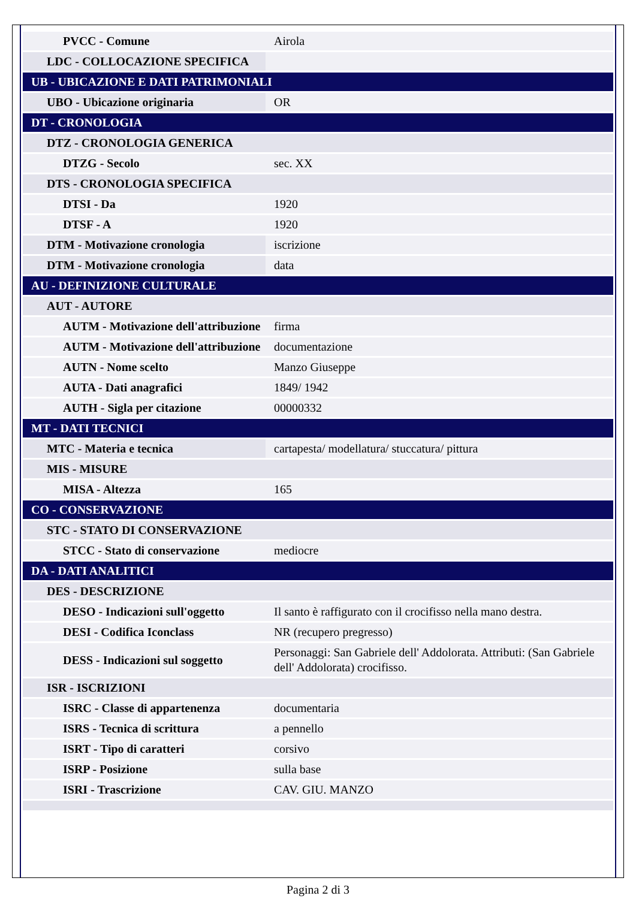| PVCC - Comune | Airola |
| LDC - COLLOCAZIONE SPECIFICA | |
| UB - UBICAZIONE E DATI PATRIMONIALI | |
| UBO - Ubicazione originaria | OR |
| DT - CRONOLOGIA | |
| DTZ - CRONOLOGIA GENERICA | |
| DTZG - Secolo | sec. XX |
| DTS - CRONOLOGIA SPECIFICA | |
| DTSI - Da | 1920 |
| DTSF - A | 1920 |
| DTM - Motivazione cronologia | iscrizione |
| DTM - Motivazione cronologia | data |
| AU - DEFINIZIONE CULTURALE | |
| AUT - AUTORE | |
| AUTM - Motivazione dell'attribuzione | firma |
| AUTM - Motivazione dell'attribuzione | documentazione |
| AUTN - Nome scelto | Manzo Giuseppe |
| AUTA - Dati anagrafici | 1849/ 1942 |
| AUTH - Sigla per citazione | 00000332 |
| MT - DATI TECNICI | |
| MTC - Materia e tecnica | cartapesta/ modellatura/ stuccatura/ pittura |
| MIS - MISURE | |
| MISA - Altezza | 165 |
| CO - CONSERVAZIONE | |
| STC - STATO DI CONSERVAZIONE | |
| STCC - Stato di conservazione | mediocre |
| DA - DATI ANALITICI | |
| DES - DESCRIZIONE | |
| DESO - Indicazioni sull'oggetto | Il santo è raffigurato con il crocifisso nella mano destra. |
| DESI - Codifica Iconclass | NR (recupero pregresso) |
| DESS - Indicazioni sul soggetto | Personaggi: San Gabriele dell' Addolorata. Attributi: (San Gabriele dell' Addolorata) crocifisso. |
| ISR - ISCRIZIONI | |
| ISRC - Classe di appartenenza | documentaria |
| ISRS - Tecnica di scrittura | a pennello |
| ISRT - Tipo di caratteri | corsivo |
| ISRP - Posizione | sulla base |
| ISRI - Trascrizione | CAV. GIU. MANZO |
Pagina 2 di 3